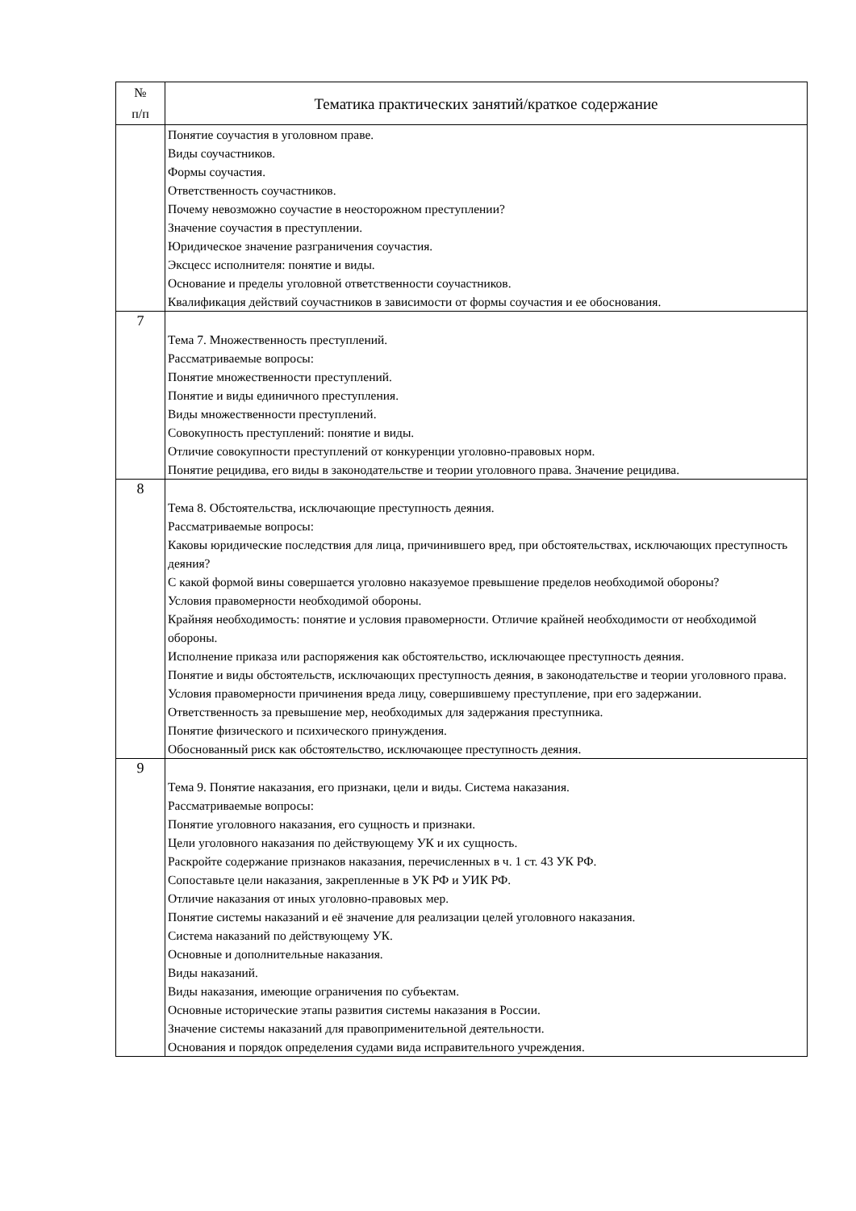| № п/п | Тематика практических занятий/краткое содержание |
| --- | --- |
| | Понятие соучастия в уголовном праве. Виды соучастников. Формы соучастия. Ответственность соучастников. Почему невозможно соучастие в неосторожном преступлении? Значение соучастия в преступлении. Юридическое значение разграничения соучастия. Эксцесс исполнителя: понятие и виды. Основание и пределы уголовной ответственности соучастников. Квалификация действий соучастников в зависимости от формы соучастия и ее обоснования. |
| 7 | Тема 7. Множественность преступлений. Рассматриваемые вопросы: Понятие множественности преступлений. Понятие и виды единичного преступления. Виды множественности преступлений. Совокупность преступлений: понятие и виды. Отличие совокупности преступлений от конкуренции уголовно-правовых норм. Понятие рецидива, его виды в законодательстве и теории уголовного права. Значение рецидива. |
| 8 | Тема 8. Обстоятельства, исключающие преступность деяния. Рассматриваемые вопросы: Каковы юридические последствия для лица, причинившего вред, при обстоятельствах, исключающих преступность деяния? С какой формой вины совершается уголовно наказуемое превышение пределов необходимой обороны? Условия правомерности необходимой обороны. Крайняя необходимость: понятие и условия правомерности. Отличие крайней необходимости от необходимой обороны. Исполнение приказа или распоряжения как обстоятельство, исключающее преступность деяния. Понятие и виды обстоятельств, исключающих преступность деяния, в законодательстве и теории уголовного права. Условия правомерности причинения вреда лицу, совершившему преступление, при его задержании. Ответственность за превышение мер, необходимых для задержания преступника. Понятие физического и психического принуждения. Обоснованный риск как обстоятельство, исключающее преступность деяния. |
| 9 | Тема 9. Понятие наказания, его признаки, цели и виды. Система наказания. Рассматриваемые вопросы: Понятие уголовного наказания, его сущность и признаки. Цели уголовного наказания по действующему УК и их сущность. Раскройте содержание признаков наказания, перечисленных в ч. 1 ст. 43 УК РФ. Сопоставьте цели наказания, закрепленные в УК РФ и УИК РФ. Отличие наказания от иных уголовно-правовых мер. Понятие системы наказаний и её значение для реализации целей уголовного наказания. Система наказаний по действующему УК. Основные и дополнительные наказания. Виды наказаний. Виды наказания, имеющие ограничения по субъектам. Основные исторические этапы развития системы наказания в России. Значение системы наказаний для правоприменительной деятельности. Основания и порядок определения судами вида исправительного учреждения. |